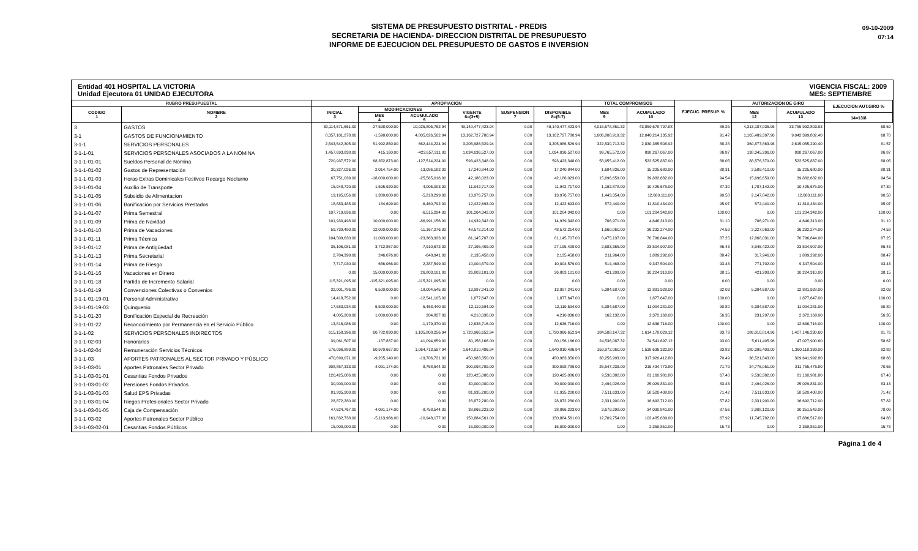SISTEMA DE PRESUPUESTO DISTRITAL - PREDIS
SECRETARIA DE HACIENDA- DIRECCION DISTRITAL DE PRESUPUESTO
INFORME DE EJECUCION DEL PRESUPUESTO DE GASTOS E INVERSION
09-10-2009
07:14
Entidad 401 HOSPITAL LA VICTORIA
Unidad Ejecutora 01 UNIDAD EJECUTORA
VIGENCIA FISCAL: 2009
MES: SEPTIEMBRE
| RUBRO PRESUPUESTAL | | APROPIACION | | | | | | TOTAL COMPROMISOS | | EJECUC. PRESUP. % | AUTORIZACION DE GIRO | | EJECUCION AUT.GIRO % |
| --- | --- | --- | --- | --- | --- | --- | --- | --- | --- | --- | --- | --- | --- |
| CODIGO 1 | NOMBRE 2 | INICIAL 3 | MODIFICACIONES | | VIGENTE 6=(3+5) | SUSPENSION 7 | DISPONIBLE 8=(6-7) | MES 9 | ACUMULADO 10 | | MES 12 | ACUMULADO 13 | |
| | | | MES 4 | ACUMULADO 5 | | | | | | | | | 14=13/8 |
| 3 | GASTOS | 39,114,671,661.00 | -27,598,000.00 | 10,025,805,762.94 | 49,140,477,423.94 | 0.00 | 49,140,477,423.94 | 4,015,678,861.32 | 43,859,678,797.88 | 89.25 | 4,313,187,036.96 | 33,755,992,803.93 | 68.69 |
| 3-1 | GASTOS DE FUNCIONAMIENTO | 8,357,101,278.00 | -1,598,000.00 | 4,805,626,502.94 | 13,162,727,780.94 | 0.00 | 13,162,727,780.94 | 1,606,808,919.32 | 12,040,214,135.92 | 91.47 | 1,165,489,397.96 | 9,042,399,802.40 | 68.70 |
| 3-1-1 | SERVICIOS PERSONALES | 2,543,542,305.00 | 51,992,850.00 | 662,444,224.94 | 3,205,986,529.94 | 0.00 | 3,205,986,529.94 | 322,530,712.32 | 2,830,365,508.92 | 88.28 | 360,877,863.96 | 2,615,055,290.40 | 81.57 |
| 3-1-1-01 | SERVICIOS PERSONALES ASOCIADOS A LA NOMINA | 1,457,693,838.00 | 415,160.00 | -423,657,311.00 | 1,034,036,527.00 | 0.00 | 1,034,036,527.00 | 99,765,572.00 | 898,267,067.00 | 86.87 | 138,345,206.00 | 898,267,067.00 | 86.87 |
| 3-1-1-01-01 | Sueldos Personal de Nómina | 720,937,572.00 | 68,352,873.00 | -127,514,224.00 | 593,423,348.00 | 0.00 | 593,423,348.00 | 58,955,412.00 | 522,525,887.00 | 88.05 | 88,576,379.00 | 522,525,887.00 | 88.05 |
| 3-1-1-01-02 | Gastos de Representación | 30,327,026.00 | 2,014,754.00 | -13,086,182.00 | 17,240,844.00 | 0.00 | 17,240,844.00 | 1,684,836.00 | 15,225,680.00 | 88.31 | 2,589,410.00 | 15,225,680.00 | 88.31 |
| 3-1-1-01-03 | Horas Extras Dominicales Festivos Recargo Nocturno | 67,751,039.00 | -18,000,000.00 | -25,565,016.00 | 42,186,023.00 | 0.00 | 42,186,023.00 | 15,696,659.00 | 39,882,682.00 | 94.54 | 15,696,659.00 | 39,882,682.00 | 94.54 |
| 3-1-1-01-04 | Auxilio de Transporte | 15,948,720.00 | 1,595,920.00 | -4,006,003.00 | 11,942,717.00 | 0.00 | 11,942,717.00 | 1,192,878.00 | 10,425,675.00 | 87.30 | 1,787,142.00 | 10,425,675.00 | 87.30 |
| 3-1-1-01-05 | Subsidio de Alimentacion | 19,195,056.00 | 1,380,000.00 | -5,218,299.00 | 13,976,757.00 | 0.00 | 13,976,757.00 | 1,443,354.00 | 12,660,111.00 | 90.58 | 2,147,842.00 | 12,660,111.00 | 90.58 |
| 3-1-1-01-06 | Bonificación por Servicios Prestados | 18,883,485.00 | 184,699.00 | -6,460,792.00 | 12,422,693.00 | 0.00 | 12,422,693.00 | 572,440.00 | 11,810,434.00 | 95.07 | 572,440.00 | 11,810,434.00 | 95.07 |
| 3-1-1-01-07 | Prima Semestral | 107,719,636.00 | 0.00 | -6,515,294.00 | 101,204,342.00 | 0.00 | 101,204,342.00 | 0.00 | 101,204,342.00 | 100.00 | 0.00 | 101,204,342.00 | 100.00 |
| 3-1-1-01-09 | Prima de Navidad | 101,930,498.00 | 10,000,000.00 | -86,991,156.00 | 14,939,342.00 | 0.00 | 14,939,342.00 | 706,971.00 | 4,646,313.00 | 31.10 | 706,971.00 | 4,646,313.00 | 31.10 |
| 3-1-1-01-10 | Prima de Vacaciones | 59,739,490.00 | 12,000,000.00 | -11,167,276.00 | 48,572,214.00 | 0.00 | 48,572,214.00 | 1,660,060.00 | 36,232,274.00 | 74.59 | 2,327,069.00 | 36,232,274.00 | 74.59 |
| 3-1-1-01-11 | Prima Técnica | 104,509,630.00 | 11,093,000.00 | -23,363,923.00 | 81,145,707.00 | 0.00 | 81,145,707.00 | 8,475,137.00 | 70,796,844.00 | 87.25 | 12,868,031.00 | 70,796,844.00 | 87.25 |
| 3-1-1-01-12 | Prima de Antigüedad | 35,106,081.00 | 3,712,867.00 | -7,910,672.00 | 27,195,409.00 | 0.00 | 27,195,409.00 | 2,683,365.00 | 23,504,907.00 | 86.43 | 3,946,422.00 | 23,504,907.00 | 86.43 |
| 3-1-1-01-13 | Prima Secretarial | 2,784,399.00 | 246,076.00 | -648,941.00 | 2,135,458.00 | 0.00 | 2,135,458.00 | 211,964.00 | 1,889,292.00 | 88.47 | 317,946.00 | 1,889,292.00 | 88.47 |
| 3-1-1-01-14 | Prima de Riesgo | 7,717,030.00 | 656,066.00 | 2,287,549.00 | 10,004,579.00 | 0.00 | 10,004,579.00 | 514,468.00 | 9,347,504.00 | 93.43 | 771,702.00 | 9,347,504.00 | 93.43 |
| 3-1-1-01-16 | Vacaciones en Dinero | 0.00 | 15,000,000.00 | 26,803,101.00 | 26,803,101.00 | 0.00 | 26,803,101.00 | 421,209.00 | 10,224,310.00 | 38.15 | 421,209.00 | 10,224,310.00 | 38.15 |
| 3-1-1-01-18 | Partida de Incremento Salarial | 115,321,095.00 | -115,321,095.00 | -115,321,095.00 | 0.00 | 0.00 | 0.00 | 0.00 | 0.00 | 0.00 | 0.00 | 0.00 | 0.00 |
| 3-1-1-01-19 | Convenciones Colectivas o Convenios | 32,001,786.00 | 6,500,000.00 | -18,004,545.00 | 13,997,241.00 | 0.00 | 13,997,241.00 | 5,384,687.00 | 12,881,928.00 | 92.03 | 5,384,687.00 | 12,881,928.00 | 92.03 |
| 3-1-1-01-19-01 | Personal Administrativo | 14,418,752.00 | 0.00 | -12,541,105.00 | 1,877,647.00 | 0.00 | 1,877,647.00 | 0.00 | 1,877,647.00 | 100.00 | 0.00 | 1,877,647.00 | 100.00 |
| 3-1-1-01-19-03 | Quinquenio | 17,583,034.00 | 6,500,000.00 | -5,463,440.00 | 12,119,594.00 | 0.00 | 12,119,594.00 | 5,384,687.00 | 11,004,281.00 | 90.80 | 5,384,687.00 | 11,004,281.00 | 90.80 |
| 3-1-1-01-20 | Bonificación Especial de Recreación | 4,005,209.00 | 1,000,000.00 | 204,827.00 | 4,210,036.00 | 0.00 | 4,210,036.00 | 162,132.00 | 2,372,168.00 | 56.35 | 231,297.00 | 2,372,168.00 | 56.35 |
| 3-1-1-01-22 | Reconocimiento por Permanencia en el Servicio Público | 13,816,086.00 | 0.00 | -1,179,370.00 | 12,636,716.00 | 0.00 | 12,636,716.00 | 0.00 | 12,636,716.00 | 100.00 | 0.00 | 12,636,716.00 | 100.00 |
| 3-1-1-02 | SERVICIOS PERSONALES INDIRECTOS | 615,158,396.00 | 60,782,830.00 | 1,105,808,256.94 | 1,720,966,652.94 | 0.00 | 1,720,966,652.94 | 184,508,147.32 | 1,614,178,029.12 | 93.79 | 186,010,814.96 | 1,407,146,230.60 | 81.76 |
| 3-1-1-02-03 | Honorarios | 39,061,507.00 | -187,837.00 | 41,094,659.00 | 80,156,166.00 | 0.00 | 80,156,166.00 | 24,536,087.32 | 74,541,697.12 | 93.00 | 5,611,405.96 | 47,027,900.60 | 58.67 |
| 3-1-1-02-04 | Remuneración Servicios Técnicos | 576,096,889.00 | 60,970,667.00 | 1,064,713,597.94 | 1,640,810,486.94 | 0.00 | 1,640,810,486.94 | 159,972,060.00 | 1,539,636,332.00 | 93.83 | 180,399,409.00 | 1,360,118,330.00 | 82.89 |
| 3-1-1-03 | APORTES PATRONALES AL SECTOR PRIVADO Y PÚBLICO | 470,690,071.00 | -9,205,140.00 | -19,706,721.00 | 450,983,350.00 | 0.00 | 450,983,350.00 | 38,256,993.00 | 317,920,412.80 | 70.49 | 36,521,843.00 | 309,641,992.80 | 68.66 |
| 3-1-1-03-01 | Aportes Patronales Sector Privado | 308,857,333.00 | -4,091,174.00 | -8,758,544.00 | 300,098,789.00 | 0.00 | 300,098,789.00 | 25,547,239.00 | 215,434,773.80 | 71.79 | 24,776,061.00 | 211,755,475.80 | 70.56 |
| 3-1-1-03-01-01 | Cesantias Fondos Privados | 120,425,086.00 | 0.00 | 0.00 | 120,425,086.00 | 0.00 | 120,425,086.00 | 9,530,382.00 | 81,160,981.80 | 67.40 | 9,530,382.00 | 81,160,981.80 | 67.40 |
| 3-1-1-03-01-02 | Pensiones Fondos Privados | 30,000,000.00 | 0.00 | 0.00 | 30,000,000.00 | 0.00 | 30,000,000.00 | 2,494,026.00 | 25,029,831.00 | 83.43 | 2,494,026.00 | 25,029,831.00 | 83.43 |
| 3-1-1-03-01-03 | Salud EPS Privadas | 81,935,200.00 | 0.00 | 0.00 | 81,935,200.00 | 0.00 | 81,935,200.00 | 7,511,633.00 | 58,520,408.00 | 71.42 | 7,511,633.00 | 58,520,408.00 | 71.42 |
| 3-1-1-03-01-04 | Riegos Profesionales Sector Privado | 28,872,280.00 | 0.00 | 0.00 | 28,872,280.00 | 0.00 | 28,872,280.00 | 2,331,900.00 | 16,692,712.00 | 57.82 | 2,331,900.00 | 16,692,712.00 | 57.82 |
| 3-1-1-03-01-05 | Caja de Compensación | 47,624,767.00 | -4,091,174.00 | -8,758,544.00 | 38,866,223.00 | 0.00 | 38,866,223.00 | 3,679,298.00 | 34,030,841.00 | 87.56 | 2,908,120.00 | 30,351,543.00 | 78.09 |
| 3-1-1-03-02 | Aportes Patronales Sector Público | 161,832,738.00 | -5,113,966.00 | -10,948,177.00 | 150,884,561.00 | 0.00 | 150,884,561.00 | 12,709,754.00 | 102,485,639.00 | 67.92 | 11,745,782.00 | 97,886,517.00 | 64.88 |
| 3-1-1-03-02-01 | Cesantias Fondos Públicos | 15,000,000.00 | 0.00 | 0.00 | 15,000,000.00 | 0.00 | 15,000,000.00 | 0.00 | 2,359,851.00 | 15.73 | 0.00 | 2,359,851.00 | 15.73 |
Página 1 de 4